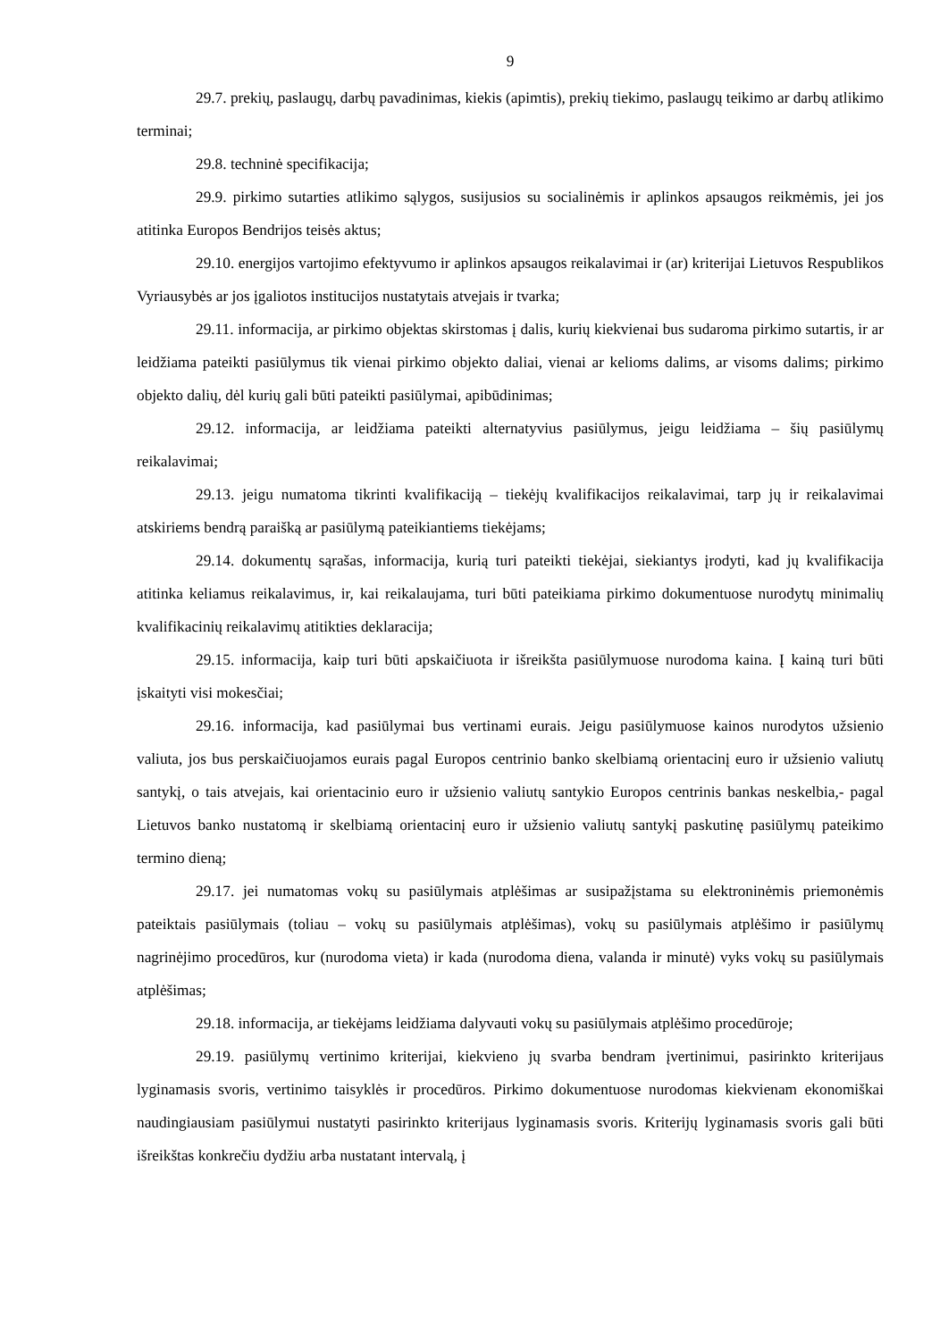9
29.7. prekių, paslaugų, darbų pavadinimas, kiekis (apimtis), prekių tiekimo, paslaugų teikimo ar darbų atlikimo terminai;
29.8. techninė specifikacija;
29.9. pirkimo sutarties atlikimo sąlygos, susijusios su socialinėmis ir aplinkos apsaugos reikmėmis, jei jos atitinka Europos Bendrijos teisės aktus;
29.10. energijos vartojimo efektyvumo ir aplinkos apsaugos reikalavimai ir (ar) kriterijai Lietuvos Respublikos Vyriausybės ar jos įgaliotos institucijos nustatytais atvejais ir tvarka;
29.11. informacija, ar pirkimo objektas skirstomas į dalis, kurių kiekvienai bus sudaroma pirkimo sutartis, ir ar leidžiama pateikti pasiūlymus tik vienai pirkimo objekto daliai, vienai ar kelioms dalims, ar visoms dalims; pirkimo objekto dalių, dėl kurių gali būti pateikti pasiūlymai, apibūdinimas;
29.12. informacija, ar leidžiama pateikti alternatyvius pasiūlymus, jeigu leidžiama – šių pasiūlymų reikalavimai;
29.13. jeigu numatoma tikrinti kvalifikaciją – tiekėjų kvalifikacijos reikalavimai, tarp jų ir reikalavimai atskiriems bendrą paraišką ar pasiūlymą pateikiantiems tiekėjams;
29.14. dokumentų sąrašas, informacija, kurią turi pateikti tiekėjai, siekiantys įrodyti, kad jų kvalifikacija atitinka keliamus reikalavimus, ir, kai reikalaujama, turi būti pateikiama pirkimo dokumentuose nurodytų minimalių kvalifikacinių reikalavimų atitikties deklaracija;
29.15. informacija, kaip turi būti apskaičiuota ir išreikšta pasiūlymuose nurodoma kaina. Į kainą turi būti įskaityti visi mokesčiai;
29.16. informacija, kad pasiūlymai bus vertinami eurais. Jeigu pasiūlymuose kainos nurodytos užsienio valiuta, jos bus perskaičiuojamos eurais pagal Europos centrinio banko skelbiamą orientacinį euro ir užsienio valiutų santykį, o tais atvejais, kai orientacinio euro ir užsienio valiutų santykio Europos centrinis bankas neskelbia,- pagal Lietuvos banko nustatomą ir skelbiamą orientacinį euro ir užsienio valiutų santykį paskutinę pasiūlymų pateikimo termino dieną;
29.17. jei numatomas vokų su pasiūlymais atplėšimas ar susipažįstama su elektroninėmis priemonėmis pateiktais pasiūlymais (toliau – vokų su pasiūlymais atplėšimas), vokų su pasiūlymais atplėšimo ir pasiūlymų nagrinėjimo procedūros, kur (nurodoma vieta) ir kada (nurodoma diena, valanda ir minutė) vyks vokų su pasiūlymais atplėšimas;
29.18. informacija, ar tiekėjams leidžiama dalyvauti vokų su pasiūlymais atplėšimo procedūroje;
29.19. pasiūlymų vertinimo kriterijai, kiekvieno jų svarba bendram įvertinimui, pasirinkto kriterijaus lyginamasis svoris, vertinimo taisyklės ir procedūros. Pirkimo dokumentuose nurodomas kiekvienam ekonomiškai naudingiausiam pasiūlymui nustatyti pasirinkto kriterijaus lyginamasis svoris. Kriterijų lyginamasis svoris gali būti išreikštas konkrečiu dydžiu arba nustatant intervalą, į